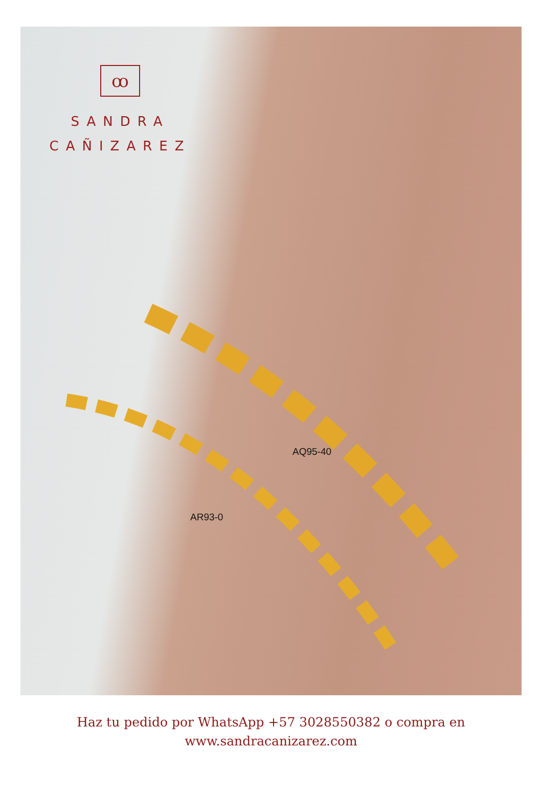ꝏ
SANDRA
CAÑIZAREZ
AQ95-40
AR93-0
Haz tu pedido por WhatsApp +57 3028550382 o compra en
www.sandracanizarez.com